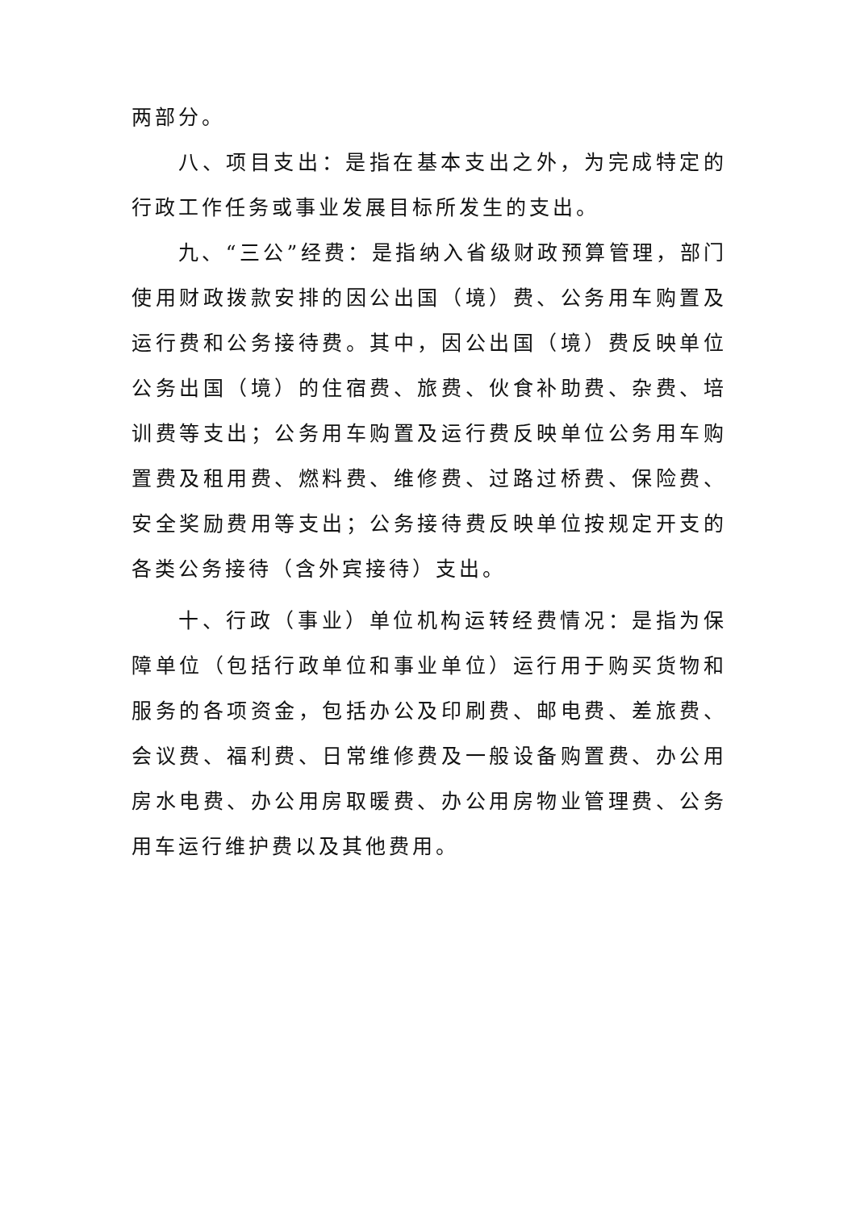两部分。
八、项目支出：是指在基本支出之外，为完成特定的行政工作任务或事业发展目标所发生的支出。
九、“三公”经费：是指纳入省级财政预算管理，部门使用财政拨款安排的因公出国（境）费、公务用车购置及运行费和公务接待费。其中，因公出国（境）费反映单位公务出国（境）的住宿费、旅费、伙食补助费、杂费、培训费等支出；公务用车购置及运行费反映单位公务用车购置费及租用费、燃料费、维修费、过路过桥费、保险费、安全奖励费用等支出；公务接待费反映单位按规定开支的各类公务接待（含外宾接待）支出。
十、行政（事业）单位机构运转经费情况：是指为保障单位（包括行政单位和事业单位）运行用于购买货物和服务的各项资金，包括办公及印刷费、邮电费、差旅费、会议费、福利费、日常维修费及一般设备购置费、办公用房水电费、办公用房取暖费、办公用房物业管理费、公务用车运行维护费以及其他费用。